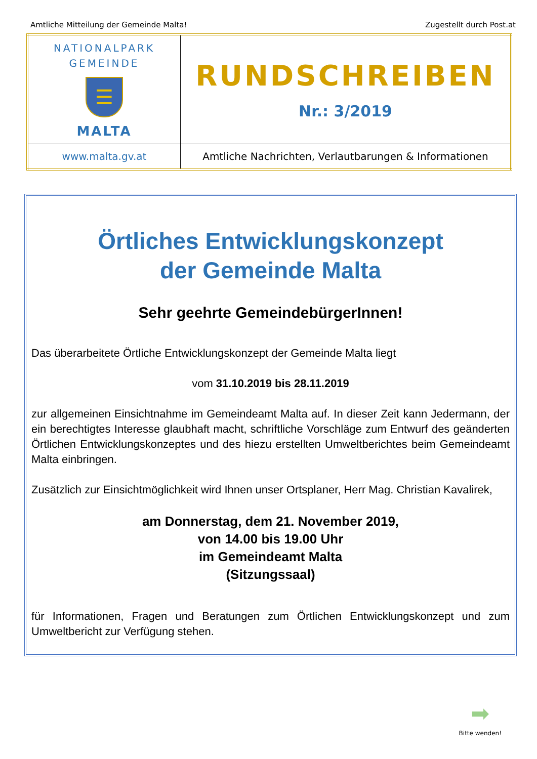Amtliche Mitteilung der Gemeinde Malta! Zugestellt durch Post.at
| NATIONALPARK GEMEINDE ☰ MALTA | RUNDSCHREIBEN Nr.: 3/2019 |
| www.malta.gv.at | Amtliche Nachrichten, Verlautbarungen & Informationen |
Örtliches Entwicklungskonzept
der Gemeinde Malta
Sehr geehrte GemeindebürgerInnen!
Das überarbeitete Örtliche Entwicklungskonzept der Gemeinde Malta liegt
vom 31.10.2019 bis 28.11.2019
zur allgemeinen Einsichtnahme im Gemeindeamt Malta auf. In dieser Zeit kann Jedermann, der ein berechtigtes Interesse glaubhaft macht, schriftliche Vorschläge zum Entwurf des geänderten Örtlichen Entwicklungskonzeptes und des hiezu erstellten Umweltberichtes beim Gemeindeamt Malta einbringen.
Zusätzlich zur Einsichtmöglichkeit wird Ihnen unser Ortsplaner, Herr Mag. Christian Kavalirek,
am Donnerstag, dem 21. November 2019,
von 14.00 bis 19.00 Uhr
im Gemeindeamt Malta
(Sitzungssaal)
für Informationen, Fragen und Beratungen zum Örtlichen Entwicklungskonzept und zum Umweltbericht zur Verfügung stehen.
➡
Bitte wenden!